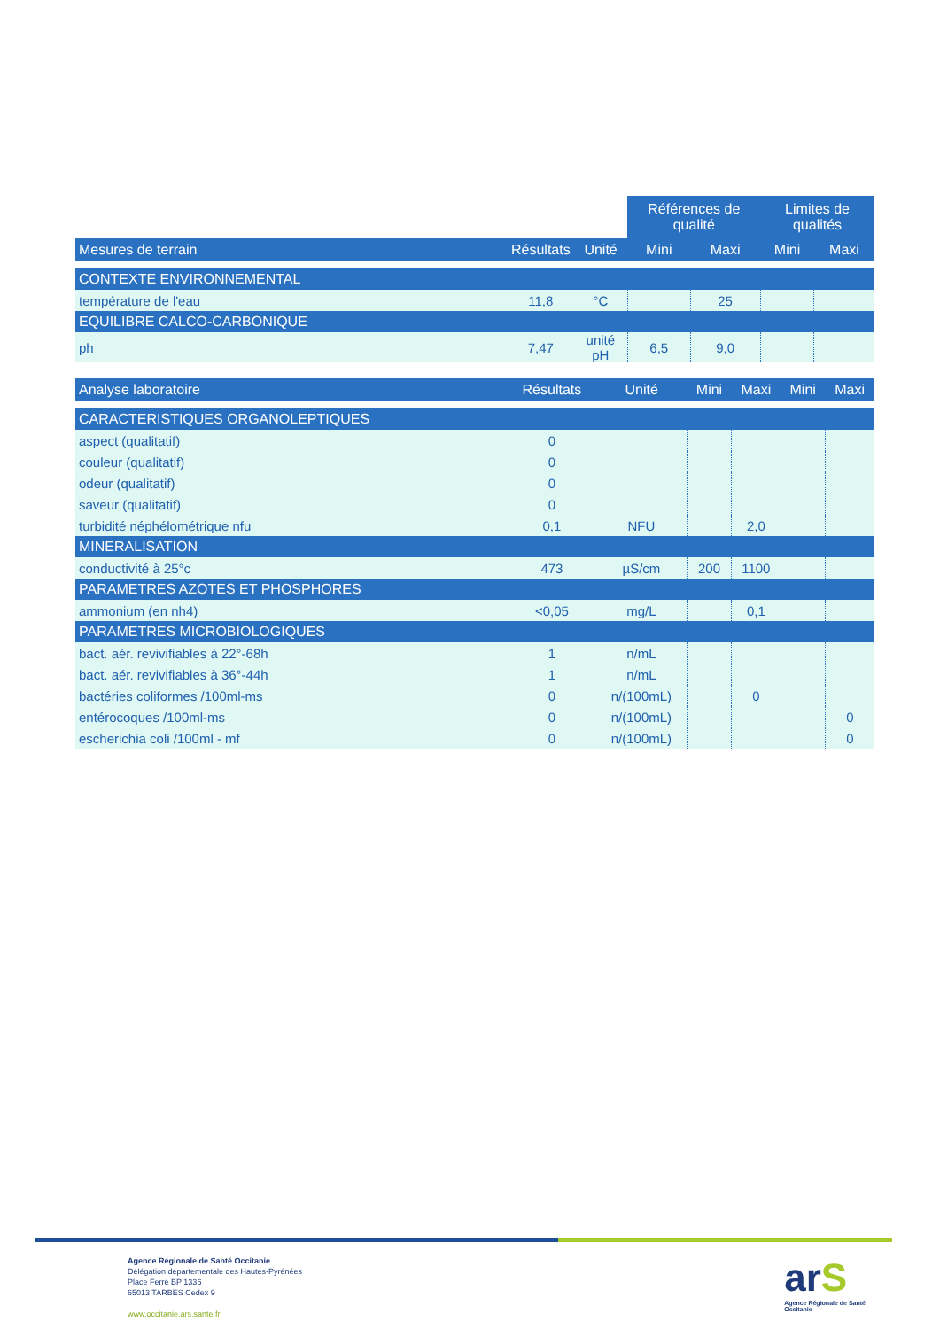| | | | Références de qualité | | Limites de qualités | |
| --- | --- | --- | --- | --- | --- | --- |
| Mesures de terrain | Résultats | Unité | Mini | Maxi | Mini | Maxi |
| CONTEXTE ENVIRONNEMENTAL | | | | | | |
| température de l'eau | 11,8 | °C | | 25 | | |
| EQUILIBRE CALCO-CARBONIQUE | | | | | | |
| ph | 7,47 | unité pH | 6,5 | 9,0 | | |
| Analyse laboratoire | Résultats | Unité | Mini | Maxi | Mini | Maxi |
| --- | --- | --- | --- | --- | --- | --- |
| CARACTERISTIQUES ORGANOLEPTIQUES | | | | | | |
| aspect (qualitatif) | 0 | | | | | |
| couleur (qualitatif) | 0 | | | | | |
| odeur (qualitatif) | 0 | | | | | |
| saveur (qualitatif) | 0 | | | | | |
| turbidité néphélométrique nfu | 0,1 | NFU | | 2,0 | | |
| MINERALISATION | | | | | | |
| conductivité à 25°c | 473 | µS/cm | 200 | 1100 | | |
| PARAMETRES AZOTES ET PHOSPHORES | | | | | | |
| ammonium (en nh4) | <0,05 | mg/L | | 0,1 | | |
| PARAMETRES MICROBIOLOGIQUES | | | | | | |
| bact. aér. revivifiables à 22°-68h | 1 | n/mL | | | | |
| bact. aér. revivifiables à 36°-44h | 1 | n/mL | | | | |
| bactéries coliformes /100ml-ms | 0 | n/(100mL) | | 0 | | |
| entérocoques /100ml-ms | 0 | n/(100mL) | | | | 0 |
| escherichia coli /100ml - mf | 0 | n/(100mL) | | | | 0 |
Agence Régionale de Santé Occitanie
Délégation départementale des Hautes-Pyrénées
Place Ferré BP 1336
65013 TARBES Cedex 9
www.occitanie.ars.sante.fr
arS
Agence Régionale de Santé
Occitanie